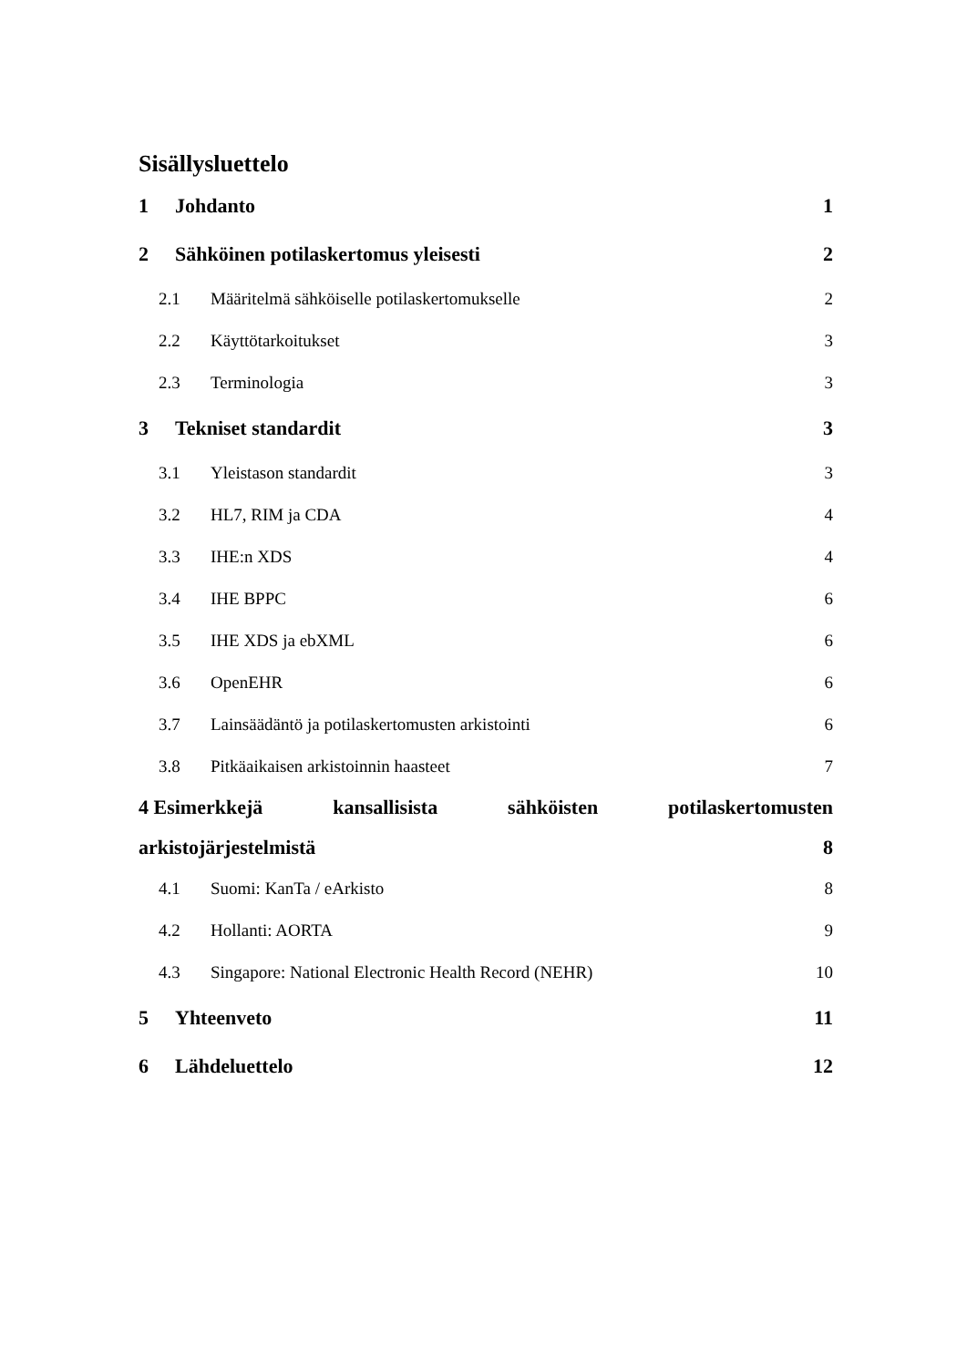Sisällysluettelo
1 Johdanto 1
2 Sähköinen potilaskertomus yleisesti 2
2.1 Määritelmä sähköiselle potilaskertomukselle 2
2.2 Käyttötarkoitukset 3
2.3 Terminologia 3
3 Tekniset standardit 3
3.1 Yleistason standardit 3
3.2 HL7, RIM ja CDA 4
3.3 IHE:n XDS 4
3.4 IHE BPPC 6
3.5 IHE XDS ja ebXML 6
3.6 OpenEHR 6
3.7 Lainsäädäntö ja potilaskertomusten arkistointi 6
3.8 Pitkäaikaisen arkistoinnin haasteet 7
4 Esimerkkejä kansallisista sähköisten potilaskertomusten
arkistojärjestelmistä 8
4.1 Suomi: KanTa / eArkisto 8
4.2 Hollanti: AORTA 9
4.3 Singapore: National Electronic Health Record (NEHR) 10
5 Yhteenveto 11
6 Lähdeluettelo 12